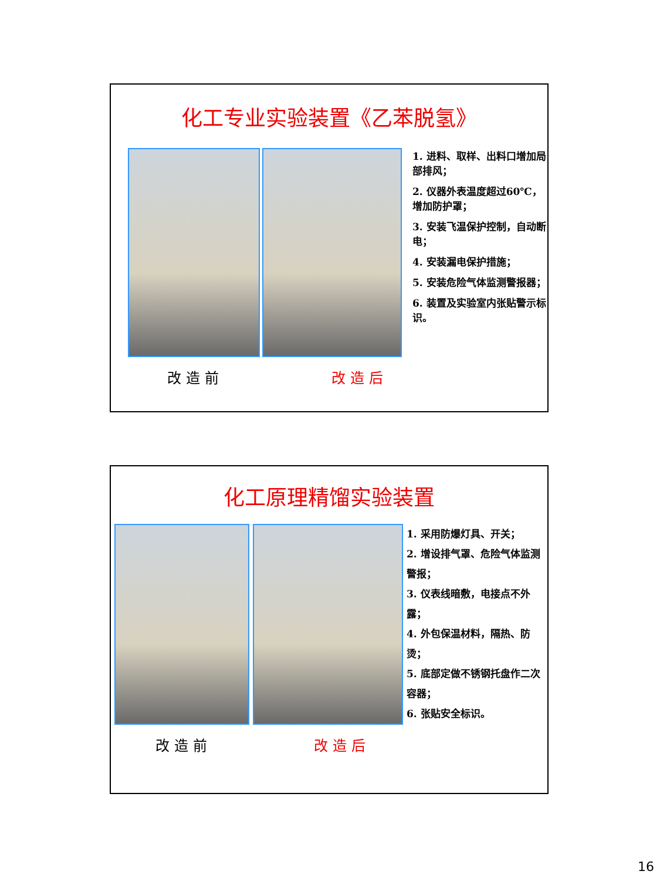化工专业实验装置《乙苯脱氢》
1. 进料、取样、出料口增加局部排风；
2. 仪器外表温度超过60℃，增加防护罩；
3. 安装飞温保护控制，自动断电；
4. 安装漏电保护措施；
5. 安装危险气体监测警报器；
6. 装置及实验室内张贴警示标识。
改 造 前 改 造 后
化工原理精馏实验装置
1. 采用防爆灯具、开关；
2. 增设排气罩、危险气体监测警报；
3. 仪表线暗敷，电接点不外露；
4. 外包保温材料，隔热、防烫；
5. 底部定做不锈钢托盘作二次容器；
6. 张贴安全标识。
改 造 前 改 造 后
16